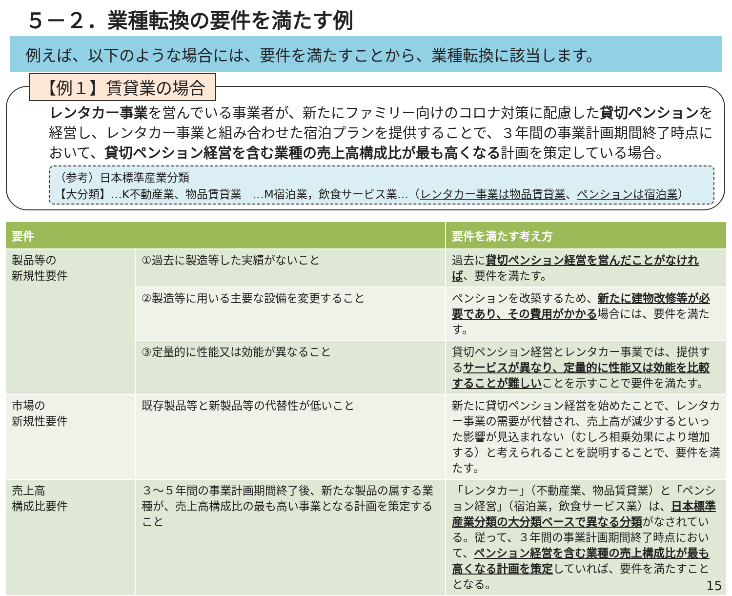５－２．業種転換の要件を満たす例
例えば、以下のような場合には、要件を満たすことから、業種転換に該当します。
【例１】賃貸業の場合
レンタカー事業を営んでいる事業者が、新たにファミリー向けのコロナ対策に配慮した貸切ペンションを経営し、レンタカー事業と組み合わせた宿泊プランを提供することで、３年間の事業計画期間終了時点において、貸切ペンション経営を含む業種の売上高構成比が最も高くなる計画を策定している場合。
（参考）日本標準産業分類
【大分類】…K不動産業、物品賃貸業　…M宿泊業，飲食サービス業…（レンタカー事業は物品賃貸業、ペンションは宿泊業）
| 要件 | | 要件を満たす考え方 |
| --- | --- | --- |
| 製品等の 新規性要件 | ①過去に製造等した実績がないこと | 過去に 貸切ペンション経営を営んだことがなければ 、要件を満たす。 |
| | ②製造等に用いる主要な設備を変更すること | ペンションを改築するため、 新たに建物改修等が必要であり、その費用がかかる 場合には、要件を満たす。 |
| | ③定量的に性能又は効能が異なること | 貸切ペンション経営とレンタカー事業では、提供する サービスが異なり、定量的に性能又は効能を比較することが難しい ことを示すことで要件を満たす。 |
| 市場の 新規性要件 | 既存製品等と新製品等の代替性が低いこと | 新たに貸切ペンション経営を始めたことで、レンタカー事業の需要が代替され、売上高が減少するといった影響が見込まれない（むしろ相乗効果により増加する）と考えられることを説明することで、要件を満たす。 |
| 売上高 構成比要件 | ３～５年間の事業計画期間終了後、新たな製品の属する業種が、売上高構成比の最も高い事業となる計画を策定すること | 「レンタカー」（不動産業、物品賃貸業）と「ペンション経営」（宿泊業，飲食サービス業）は、 日本標準産業分類の大分類ベースで異なる分類 がなされている。従って、３年間の事業計画期間終了時点において、 ペンション経営を含む業種の売上構成比が最も高くなる計画を策定 していれば、要件を満たすこととなる。 |
15